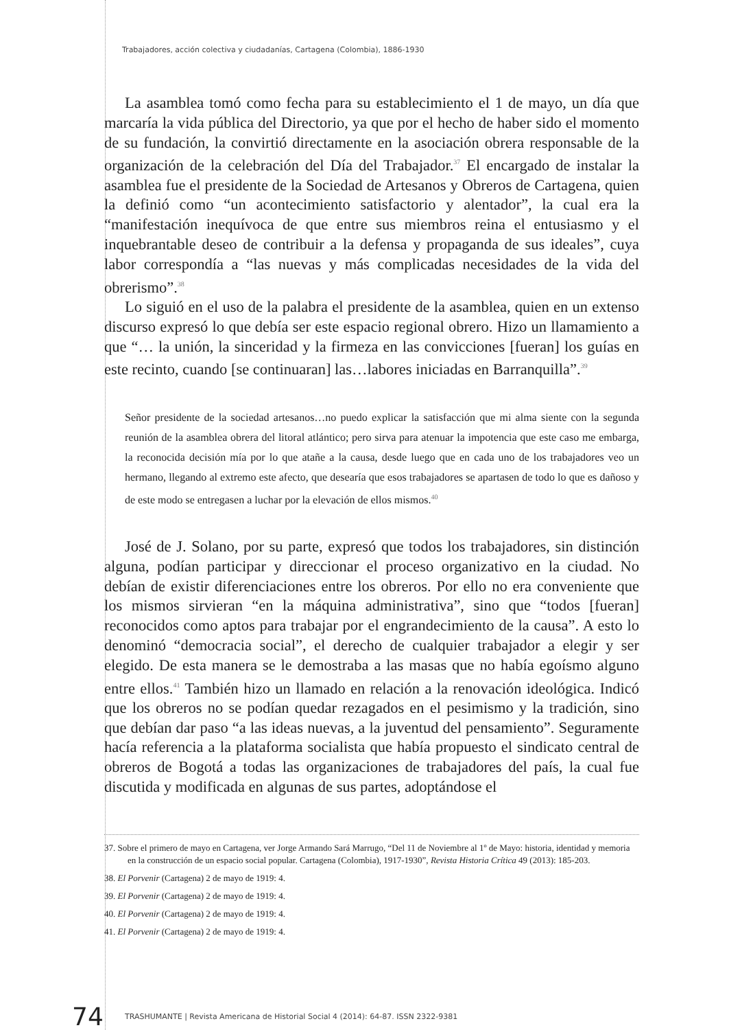Trabajadores, acción colectiva y ciudadanías, Cartagena (Colombia), 1886-1930
La asamblea tomó como fecha para su establecimiento el 1 de mayo, un día que marcaría la vida pública del Directorio, ya que por el hecho de haber sido el momento de su fundación, la convirtió directamente en la asociación obrera responsable de la organización de la celebración del Día del Trabajador.<sup>37</sup> El encargado de instalar la asamblea fue el presidente de la Sociedad de Artesanos y Obreros de Cartagena, quien la definió como “un acontecimiento satisfactorio y alentador”, la cual era la “manifestación inequívoca de que entre sus miembros reina el entusiasmo y el inquebrantable deseo de contribuir a la defensa y propaganda de sus ideales”, cuya labor correspondía a “las nuevas y más complicadas necesidades de la vida del obrerismo”.<sup>38</sup>
Lo siguió en el uso de la palabra el presidente de la asamblea, quien en un extenso discurso expresó lo que debía ser este espacio regional obrero. Hizo un llamamiento a que “… la unión, la sinceridad y la firmeza en las convicciones [fueran] los guías en este recinto, cuando [se continuaran] las…labores iniciadas en Barranquilla”.<sup>39</sup>
Señor presidente de la sociedad artesanos…no puedo explicar la satisfacción que mi alma siente con la segunda reunión de la asamblea obrera del litoral atlántico; pero sirva para atenuar la impotencia que este caso me embarga, la reconocida decisión mía por lo que atañe a la causa, desde luego que en cada uno de los trabajadores veo un hermano, llegando al extremo este afecto, que desearía que esos trabajadores se apartasen de todo lo que es dañoso y de este modo se entregasen a luchar por la elevación de ellos mismos.<sup>40</sup>
José de J. Solano, por su parte, expresó que todos los trabajadores, sin distinción alguna, podían participar y direccionar el proceso organizativo en la ciudad. No debían de existir diferenciaciones entre los obreros. Por ello no era conveniente que los mismos sirvieran “en la máquina administrativa”, sino que “todos [fueran] reconocidos como aptos para trabajar por el engrandecimiento de la causa”. A esto lo denominó “democracia social”, el derecho de cualquier trabajador a elegir y ser elegido. De esta manera se le demostraba a las masas que no había egoísmo alguno entre ellos.<sup>41</sup> También hizo un llamado en relación a la renovación ideológica. Indicó que los obreros no se podían quedar rezagados en el pesimismo y la tradición, sino que debían dar paso “a las ideas nuevas, a la juventud del pensamiento”. Seguramente hacía referencia a la plataforma socialista que había propuesto el sindicato central de obreros de Bogotá a todas las organizaciones de trabajadores del país, la cual fue discutida y modificada en algunas de sus partes, adoptándose el
37. Sobre el primero de mayo en Cartagena, ver Jorge Armando Sará Marrugo, “Del 11 de Noviembre al 1º de Mayo: historia, identidad y memoria en la construcción de un espacio social popular. Cartagena (Colombia), 1917-1930”, Revista Historia Crítica 49 (2013): 185-203.
38. El Porvenir (Cartagena) 2 de mayo de 1919: 4.
39. El Porvenir (Cartagena) 2 de mayo de 1919: 4.
40. El Porvenir (Cartagena) 2 de mayo de 1919: 4.
41. El Porvenir (Cartagena) 2 de mayo de 1919: 4.
74 TRASHUMANTE | Revista Americana de Historial Social 4 (2014): 64-87. ISSN 2322-9381